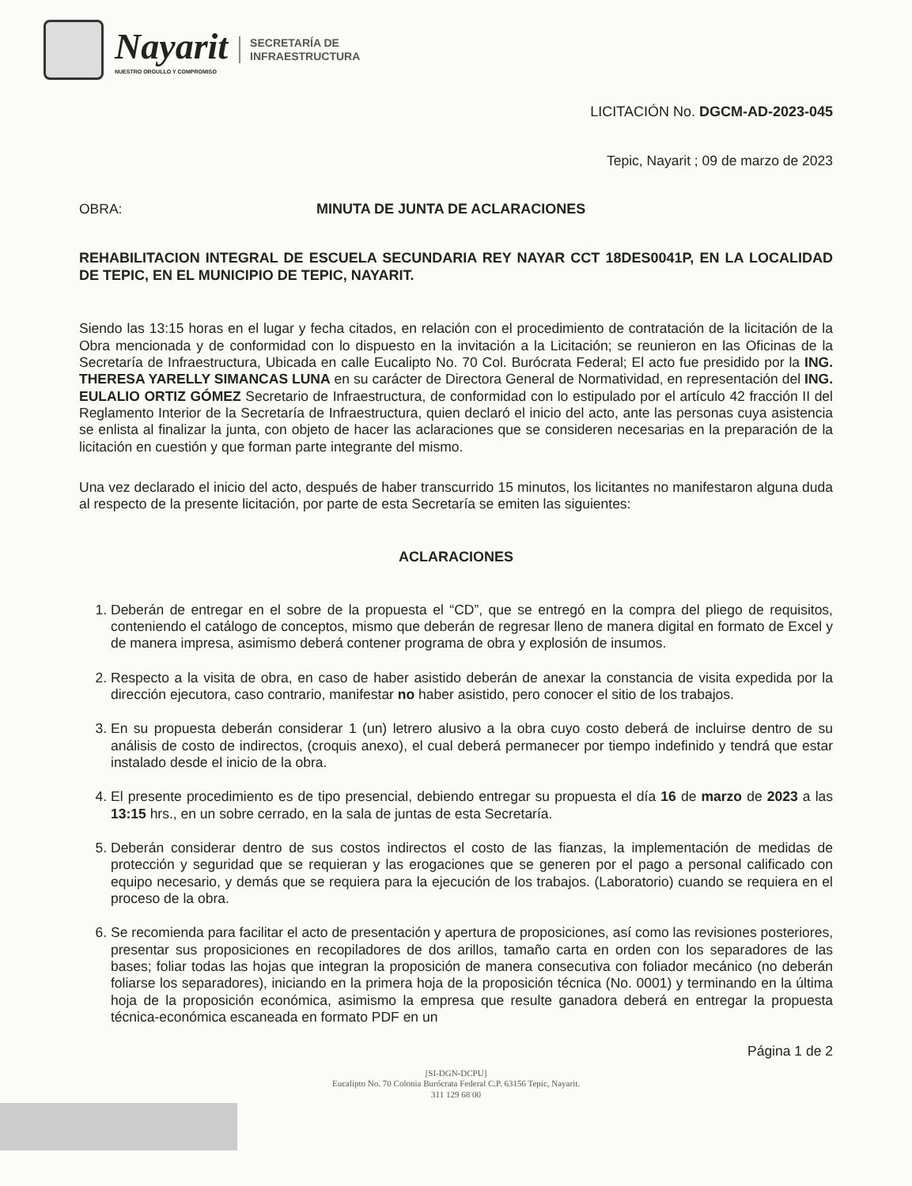Nayarit
NUESTRO ORGULLO Y COMPROMISO
SECRETARÍA DE
INFRAESTRUCTURA
LICITACIÓN No. DGCM-AD-2023-045
Tepic, Nayarit ; 09 de marzo de 2023
OBRA: MINUTA DE JUNTA DE ACLARACIONES
REHABILITACION INTEGRAL DE ESCUELA SECUNDARIA REY NAYAR CCT 18DES0041P, EN LA LOCALIDAD DE TEPIC, EN EL MUNICIPIO DE TEPIC, NAYARIT.
Siendo las 13:15 horas en el lugar y fecha citados, en relación con el procedimiento de contratación de la licitación de la Obra mencionada y de conformidad con lo dispuesto en la invitación a la Licitación; se reunieron en las Oficinas de la Secretaría de Infraestructura, Ubicada en calle Eucalipto No. 70 Col. Burócrata Federal; El acto fue presidido por la ING. THERESA YARELLY SIMANCAS LUNA en su carácter de Directora General de Normatividad, en representación del ING. EULALIO ORTIZ GÓMEZ Secretario de Infraestructura, de conformidad con lo estipulado por el artículo 42 fracción II del Reglamento Interior de la Secretaría de Infraestructura, quien declaró el inicio del acto, ante las personas cuya asistencia se enlista al finalizar la junta, con objeto de hacer las aclaraciones que se consideren necesarias en la preparación de la licitación en cuestión y que forman parte integrante del mismo.
Una vez declarado el inicio del acto, después de haber transcurrido 15 minutos, los licitantes no manifestaron alguna duda al respecto de la presente licitación, por parte de esta Secretaría se emiten las siguientes:
ACLARACIONES
1. Deberán de entregar en el sobre de la propuesta el “CD”, que se entregó en la compra del pliego de requisitos, conteniendo el catálogo de conceptos, mismo que deberán de regresar lleno de manera digital en formato de Excel y de manera impresa, asimismo deberá contener programa de obra y explosión de insumos.
2. Respecto a la visita de obra, en caso de haber asistido deberán de anexar la constancia de visita expedida por la dirección ejecutora, caso contrario, manifestar no haber asistido, pero conocer el sitio de los trabajos.
3. En su propuesta deberán considerar 1 (un) letrero alusivo a la obra cuyo costo deberá de incluirse dentro de su análisis de costo de indirectos, (croquis anexo), el cual deberá permanecer por tiempo indefinido y tendrá que estar instalado desde el inicio de la obra.
4. El presente procedimiento es de tipo presencial, debiendo entregar su propuesta el día 16 de marzo de 2023 a las 13:15 hrs., en un sobre cerrado, en la sala de juntas de esta Secretaría.
5. Deberán considerar dentro de sus costos indirectos el costo de las fianzas, la implementación de medidas de protección y seguridad que se requieran y las erogaciones que se generen por el pago a personal calificado con equipo necesario, y demás que se requiera para la ejecución de los trabajos. (Laboratorio) cuando se requiera en el proceso de la obra.
6. Se recomienda para facilitar el acto de presentación y apertura de proposiciones, así como las revisiones posteriores, presentar sus proposiciones en recopiladores de dos arillos, tamaño carta en orden con los separadores de las bases; foliar todas las hojas que integran la proposición de manera consecutiva con foliador mecánico (no deberán foliarse los separadores), iniciando en la primera hoja de la proposición técnica (No. 0001) y terminando en la última hoja de la proposición económica, asimismo la empresa que resulte ganadora deberá en entregar la propuesta técnica-económica escaneada en formato PDF en un
Página 1 de 2
[SI-DGN-DCPU]
Eucalipto No. 70 Colonia Burócrata Federal C.P. 63156 Tepic, Nayarit.
311 129 68 00